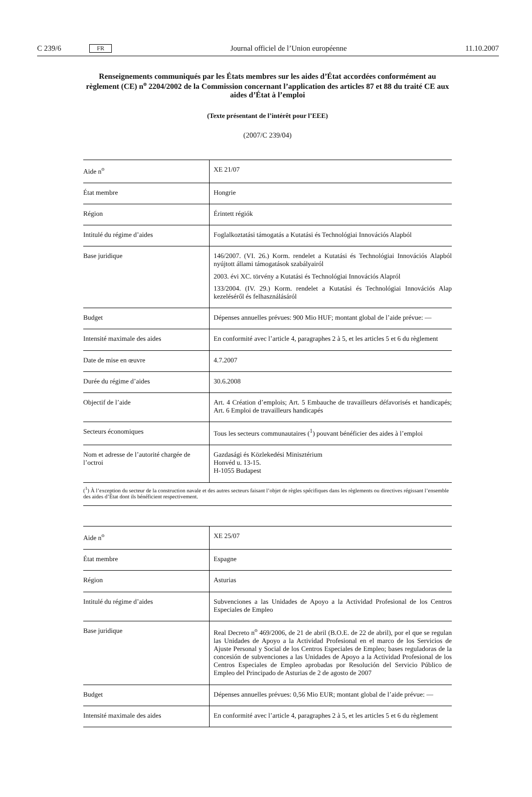C 239/6 FR Journal officiel de l’Union européenne 11.10.2007
Renseignements communiqués par les États membres sur les aides d’État accordées conformément au règlement (CE) n<sup>o</sup> 2204/2002 de la Commission concernant l’application des articles 87 et 88 du traité CE aux aides d’État à l’emploi
(Texte présentant de l’intérêt pour l’EEE)
(2007/C 239/04)
| Aide n<sup>o</sup> | XE 21/07 |
| État membre | Hongrie |
| Région | Érintett régiók |
| Intitulé du régime d’aides | Foglalkoztatási támogatás a Kutatási és Technológiai Innovációs Alapból |
| Base juridique | 146/2007. (VI. 26.) Korm. rendelet a Kutatási és Technológiai Innovációs Alapból nyújtott állami támogatások szabályairól 2003. évi XC. törvény a Kutatási és Technológiai Innovációs Alapról 133/2004. (IV. 29.) Korm. rendelet a Kutatási és Technológiai Innovációs Alap kezeléséről és felhasználásáról |
| Budget | Dépenses annuelles prévues: 900 Mio HUF; montant global de l’aide prévue: — |
| Intensité maximale des aides | En conformité avec l’article 4, paragraphes 2 à 5, et les articles 5 et 6 du règlement |
| Date de mise en œuvre | 4.7.2007 |
| Durée du régime d’aides | 30.6.2008 |
| Objectif de l’aide | Art. 4 Création d’emplois; Art. 5 Embauche de travailleurs défavorisés et handicapés; Art. 6 Emploi de travailleurs handicapés |
| Secteurs économiques | Tous les secteurs communautaires (<sup>1</sup>) pouvant bénéficier des aides à l’emploi |
| Nom et adresse de l’autorité chargée de l’octroi | Gazdasági és Közlekedési Minisztérium Honvéd u. 13-15. H-1055 Budapest |
(<sup>1</sup>) À l’exception du secteur de la construction navale et des autres secteurs faisant l’objet de règles spécifiques dans les règlements ou directives régissant l’ensemble des aides d’État dont ils bénéficient respectivement.
| Aide n<sup>o</sup> | XE 25/07 |
| État membre | Espagne |
| Région | Asturias |
| Intitulé du régime d’aides | Subvenciones a las Unidades de Apoyo a la Actividad Profesional de los Centros Especiales de Empleo |
| Base juridique | Real Decreto n<sup>o</sup> 469/2006, de 21 de abril (B.O.E. de 22 de abril), por el que se regulan las Unidades de Apoyo a la Actividad Profesional en el marco de los Servicios de Ajuste Personal y Social de los Centros Especiales de Empleo; bases reguladoras de la concesión de subvenciones a las Unidades de Apoyo a la Actividad Profesional de los Centros Especiales de Empleo aprobadas por Resolución del Servicio Público de Empleo del Principado de Asturias de 2 de agosto de 2007 |
| Budget | Dépenses annuelles prévues: 0,56 Mio EUR; montant global de l’aide prévue: — |
| Intensité maximale des aides | En conformité avec l’article 4, paragraphes 2 à 5, et les articles 5 et 6 du règlement |